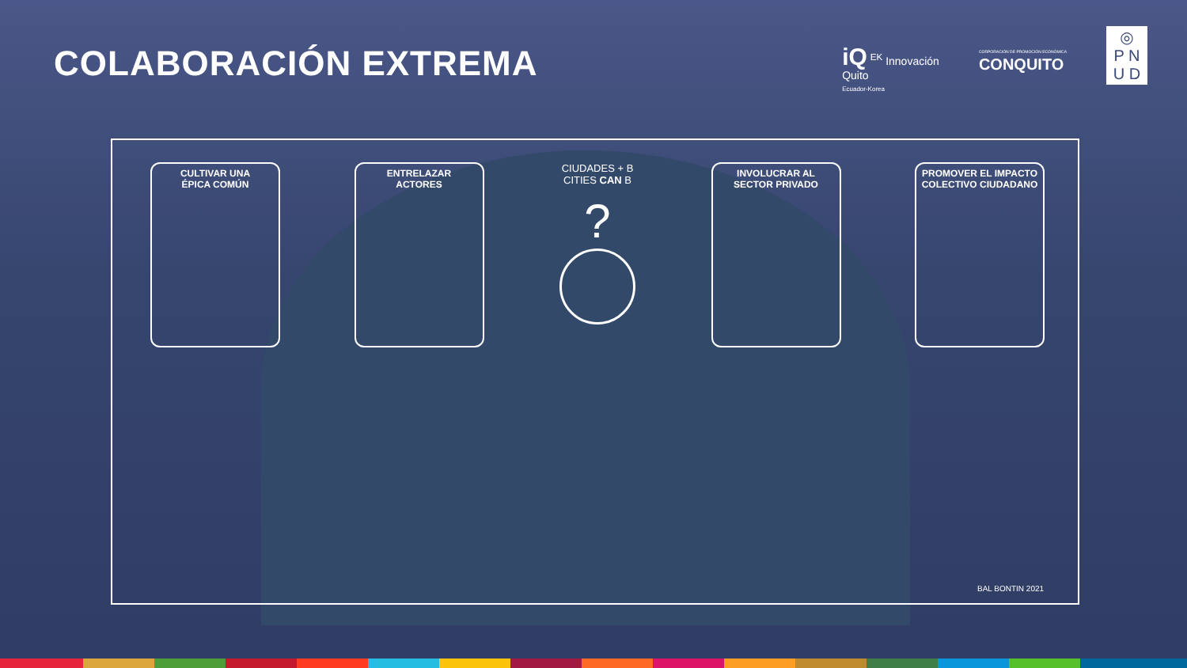COLABORACIÓN EXTREMA
iQ <sup>EK</sup> Innovación
Quito
Ecuador-Korea
CORPORACIÓN DE PROMOCIÓN ECONÓMICA
CONQUITO
◎
P N
U D
CULTIVAR UNA
ÉPICA COMÚN
ENTRELAZAR
ACTORES
CIUDADES + B
CITIES CAN B
?
INVOLUCRAR AL
SECTOR PRIVADO
PROMOVER EL IMPACTO
COLECTIVO CIUDADANO
BAL BONTIN 2021